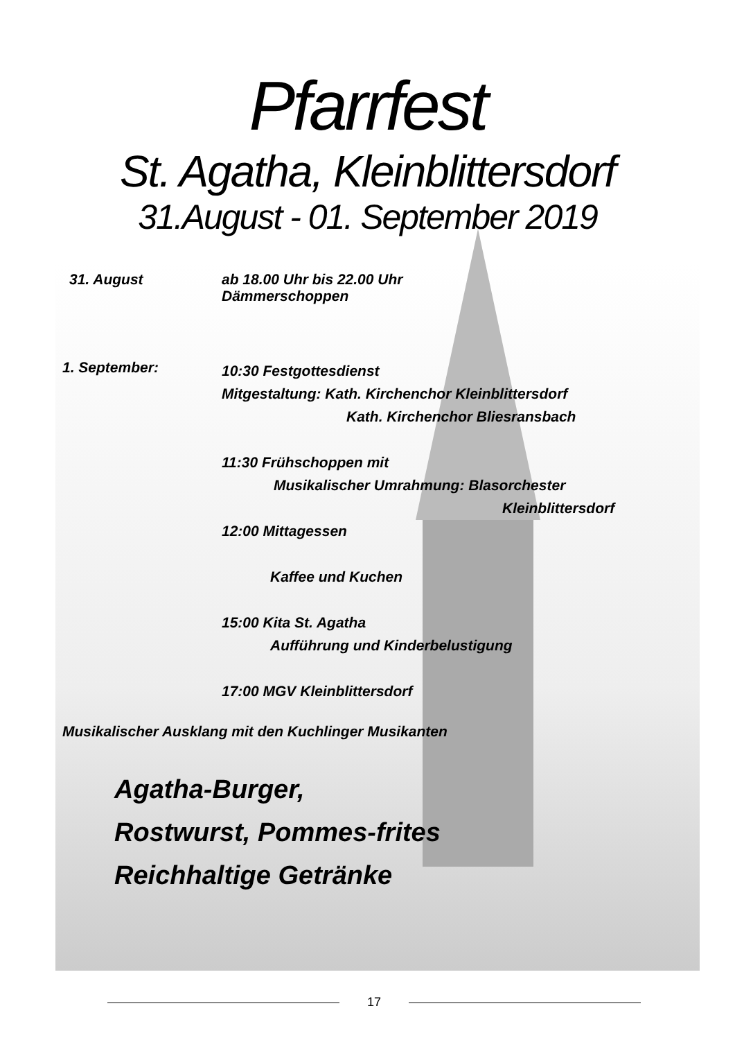Pfarrfest
St. Agatha, Kleinblittersdorf
31.August - 01. September 2019
31. August ab 18.00 Uhr bis 22.00 Uhr
Dämmerschoppen
1. September:
10:30 Festgottesdienst
Mitgestaltung: Kath. Kirchenchor Kleinblittersdorf
Kath. Kirchenchor Bliesransbach
11:30 Frühschoppen mit
Musikalischer Umrahmung: Blasorchester
Kleinblittersdorf
12:00 Mittagessen
Kaffee und Kuchen
15:00 Kita St. Agatha
Aufführung und Kinderbelustigung
17:00 MGV Kleinblittersdorf
Musikalischer Ausklang mit den Kuchlinger Musikanten
Agatha-Burger,
Rostwurst, Pommes-frites
Reichhaltige Getränke
17